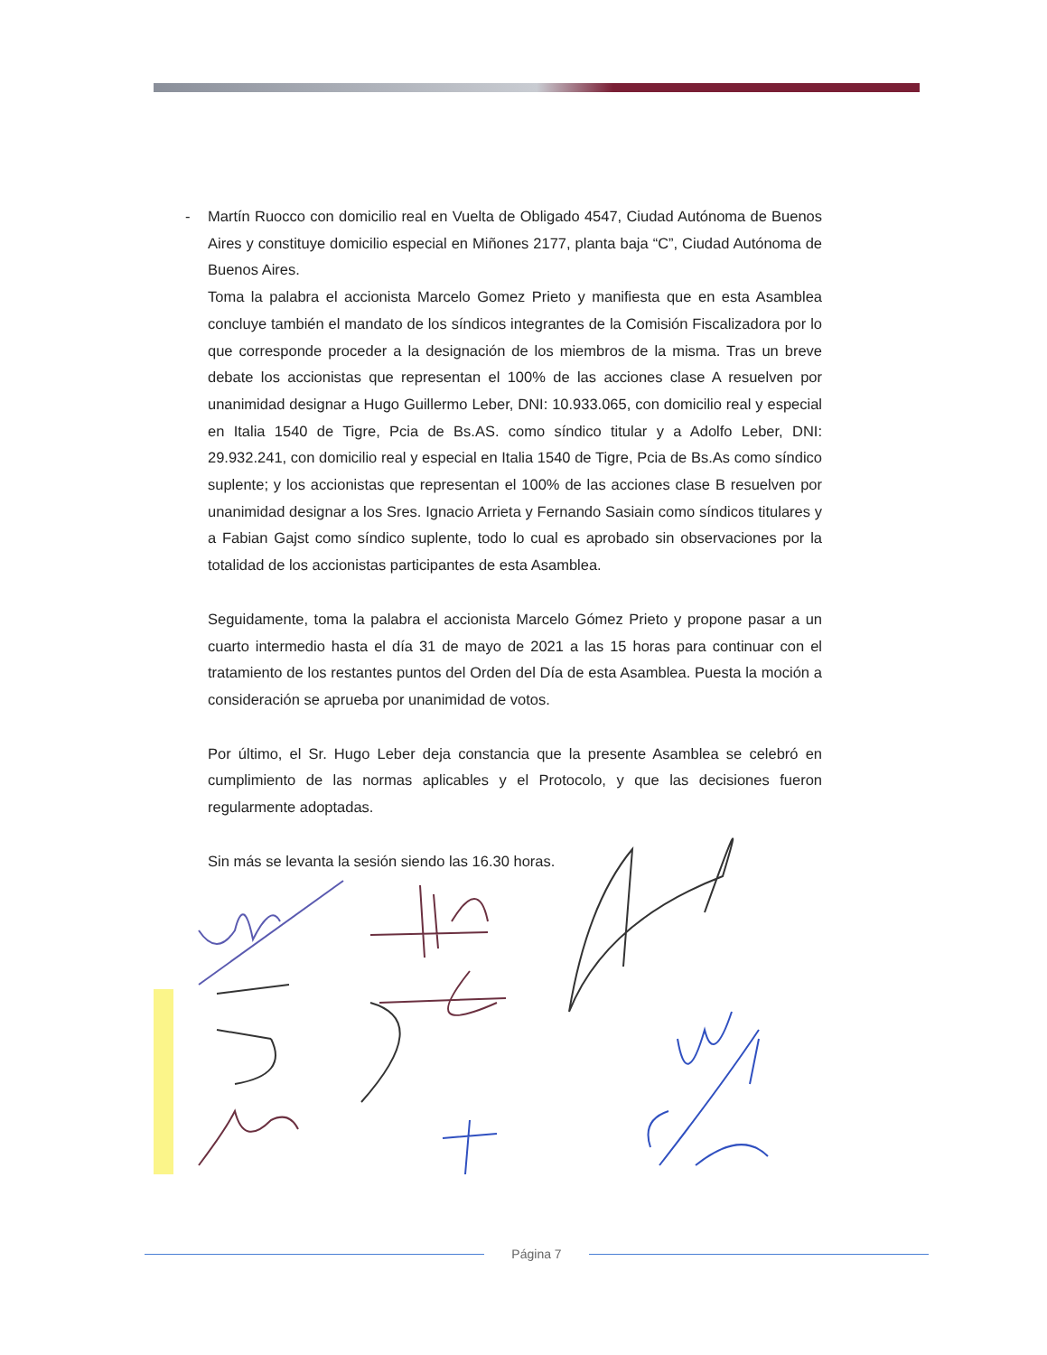- Martín Ruocco con domicilio real en Vuelta de Obligado 4547, Ciudad Autónoma de Buenos Aires y constituye domicilio especial en Miñones 2177, planta baja “C”, Ciudad Autónoma de Buenos Aires.
Toma la palabra el accionista Marcelo Gomez Prieto y manifiesta que en esta Asamblea concluye también el mandato de los síndicos integrantes de la Comisión Fiscalizadora por lo que corresponde proceder a la designación de los miembros de la misma. Tras un breve debate los accionistas que representan el 100% de las acciones clase A resuelven por unanimidad designar a Hugo Guillermo Leber, DNI: 10.933.065, con domicilio real y especial en Italia 1540 de Tigre, Pcia de Bs.AS. como síndico titular y a Adolfo Leber, DNI: 29.932.241, con domicilio real y especial en Italia 1540 de Tigre, Pcia de Bs.As como síndico suplente; y los accionistas que representan el 100% de las acciones clase B resuelven por unanimidad designar a los Sres. Ignacio Arrieta y Fernando Sasiain como síndicos titulares y a Fabian Gajst como síndico suplente, todo lo cual es aprobado sin observaciones por la totalidad de los accionistas participantes de esta Asamblea.
Seguidamente, toma la palabra el accionista Marcelo Gómez Prieto y propone pasar a un cuarto intermedio hasta el día 31 de mayo de 2021 a las 15 horas para continuar con el tratamiento de los restantes puntos del Orden del Día de esta Asamblea. Puesta la moción a consideración se aprueba por unanimidad de votos.
Por último, el Sr. Hugo Leber deja constancia que la presente Asamblea se celebró en cumplimiento de las normas aplicables y el Protocolo, y que las decisiones fueron regularmente adoptadas.
Sin más se levanta la sesión siendo las 16.30 horas.
Página 7